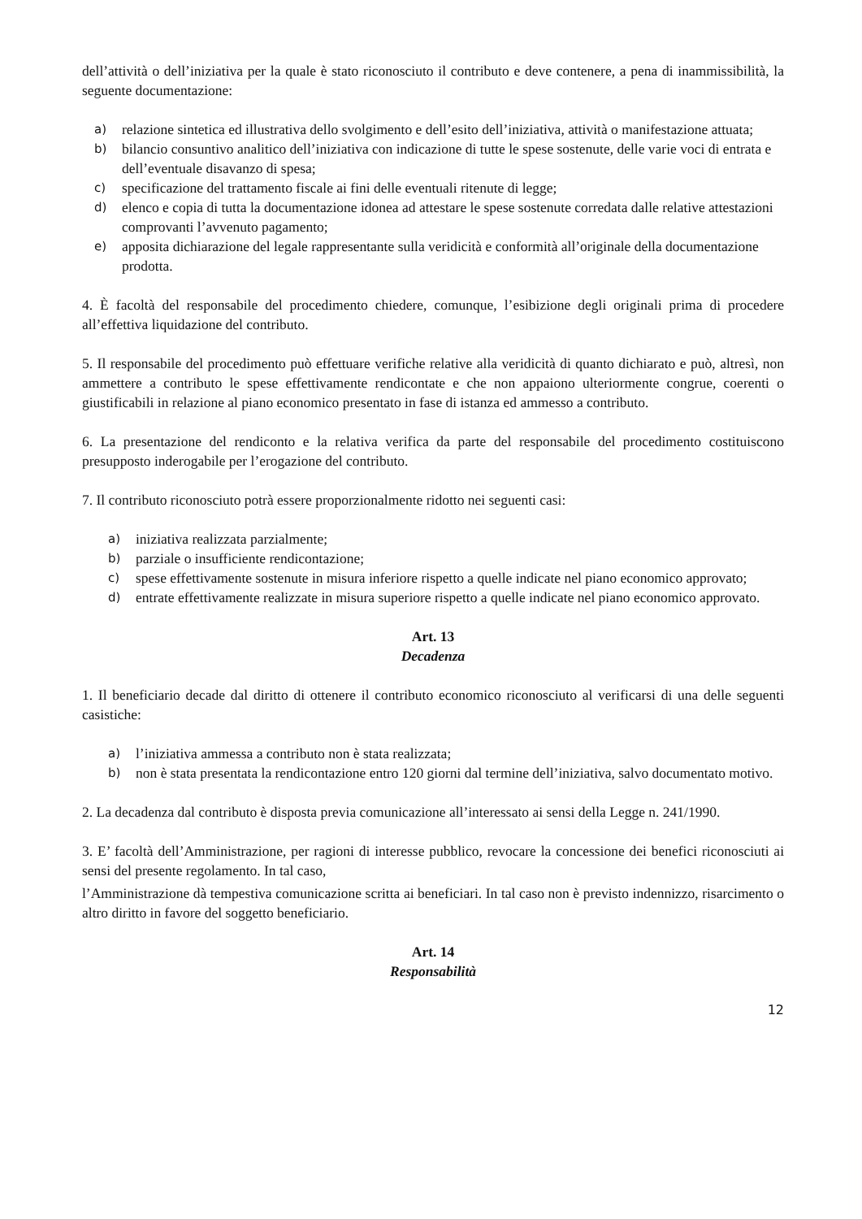dell’attività o dell’iniziativa per la quale è stato riconosciuto il contributo e deve contenere, a pena di inammissibilità, la seguente documentazione:
a) relazione sintetica ed illustrativa dello svolgimento e dell’esito dell’iniziativa, attività o manifestazione attuata;
b) bilancio consuntivo analitico dell’iniziativa con indicazione di tutte le spese sostenute, delle varie voci di entrata e dell’eventuale disavanzo di spesa;
c) specificazione del trattamento fiscale ai fini delle eventuali ritenute di legge;
d) elenco e copia di tutta la documentazione idonea ad attestare le spese sostenute corredata dalle relative attestazioni comprovanti l’avvenuto pagamento;
e) apposita dichiarazione del legale rappresentante sulla veridicità e conformità all’originale della documentazione prodotta.
4. È facoltà del responsabile del procedimento chiedere, comunque, l’esibizione degli originali prima di procedere all’effettiva liquidazione del contributo.
5. Il responsabile del procedimento può effettuare verifiche relative alla veridicità di quanto dichiarato e può, altresì, non ammettere a contributo le spese effettivamente rendicontate e che non appaiono ulteriormente congrue, coerenti o giustificabili in relazione al piano economico presentato in fase di istanza ed ammesso a contributo.
6. La presentazione del rendiconto e la relativa verifica da parte del responsabile del procedimento costituiscono presupposto inderogabile per l’erogazione del contributo.
7. Il contributo riconosciuto potrà essere proporzionalmente ridotto nei seguenti casi:
a) iniziativa realizzata parzialmente;
b) parziale o insufficiente rendicontazione;
c) spese effettivamente sostenute in misura inferiore rispetto a quelle indicate nel piano economico approvato;
d) entrate effettivamente realizzate in misura superiore rispetto a quelle indicate nel piano economico approvato.
Art. 13
Decadenza
1. Il beneficiario decade dal diritto di ottenere il contributo economico riconosciuto al verificarsi di una delle seguenti casistiche:
a) l’iniziativa ammessa a contributo non è stata realizzata;
b) non è stata presentata la rendicontazione entro 120 giorni dal termine dell’iniziativa, salvo documentato motivo.
2. La decadenza dal contributo è disposta previa comunicazione all’interessato ai sensi della Legge n. 241/1990.
3. E’ facoltà dell’Amministrazione, per ragioni di interesse pubblico, revocare la concessione dei benefici riconosciuti ai sensi del presente regolamento. In tal caso,
l’Amministrazione dà tempestiva comunicazione scritta ai beneficiari. In tal caso non è previsto indennizzo, risarcimento o altro diritto in favore del soggetto beneficiario.
Art. 14
Responsabilità
12